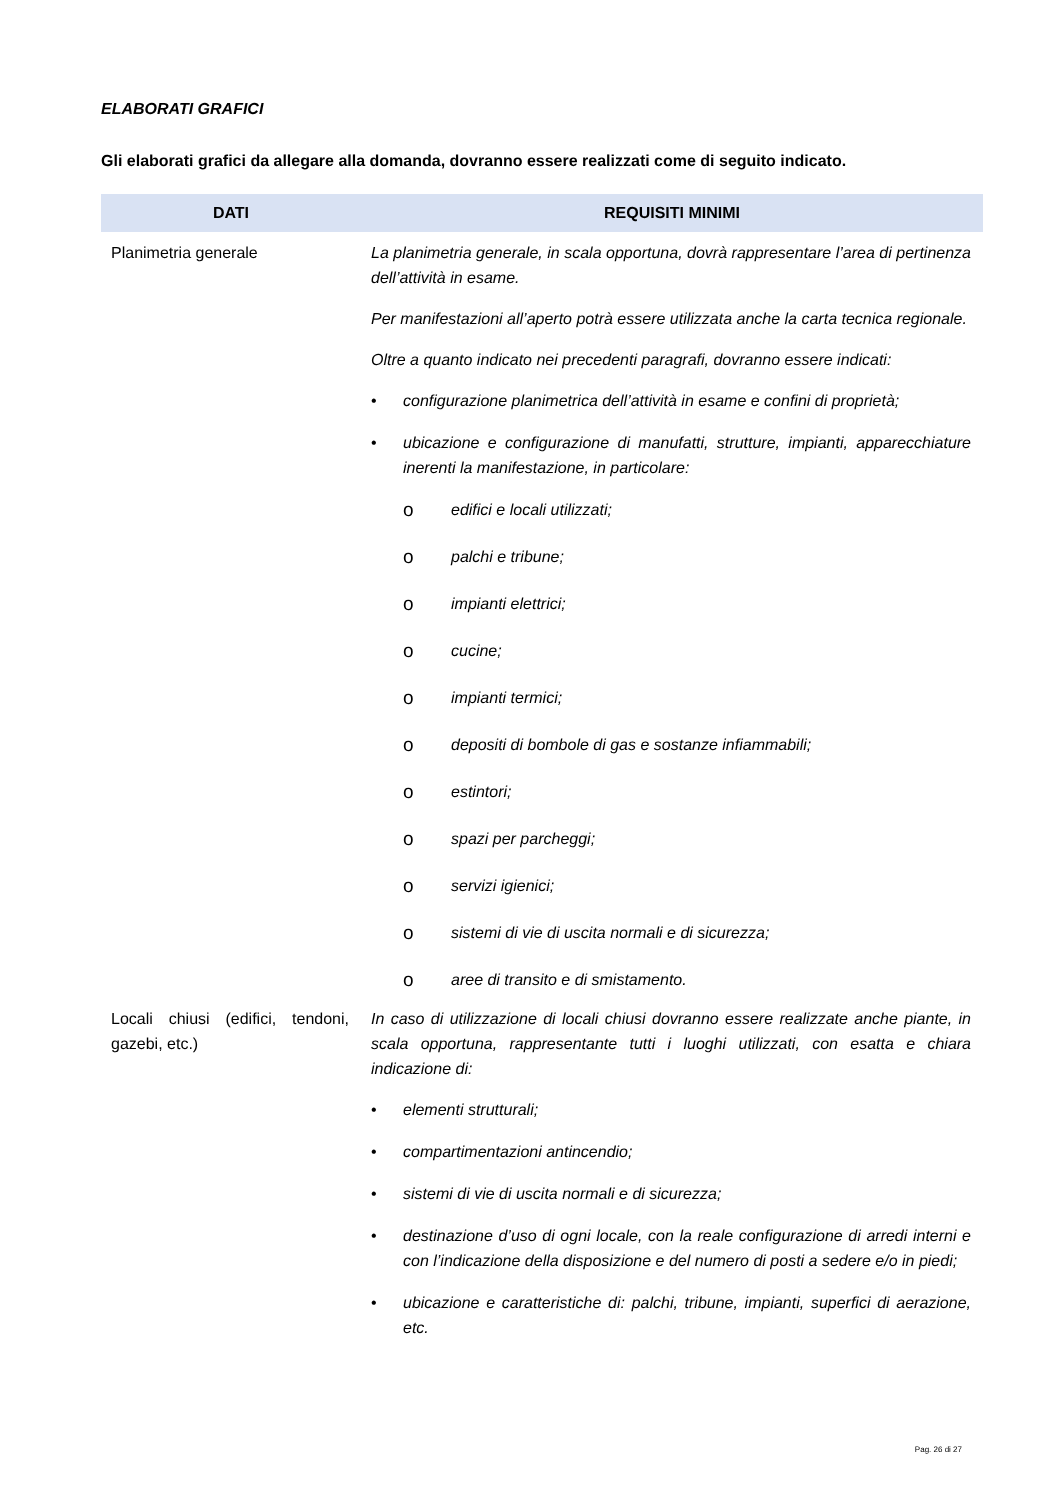ELABORATI GRAFICI
Gli elaborati grafici da allegare alla domanda, dovranno essere realizzati come di seguito indicato.
| DATI | REQUISITI MINIMI |
| --- | --- |
| Planimetria generale | La planimetria generale, in scala opportuna, dovrà rappresentare l’area di pertinenza dell’attività in esame. Per manifestazioni all’aperto potrà essere utilizzata anche la carta tecnica regionale. Oltre a quanto indicato nei precedenti paragrafi, dovranno essere indicati: • configurazione planimetrica dell’attività in esame e confini di proprietà; • ubicazione e configurazione di manufatti, strutture, impianti, apparecchiature inerenti la manifestazione, in particolare: o edifici e locali utilizzati; o palchi e tribune; o impianti elettrici; o cucine; o impianti termici; o depositi di bombole di gas e sostanze infiammabili; o estintori; o spazi per parcheggi; o servizi igienici; o sistemi di vie di uscita normali e di sicurezza; o aree di transito e di smistamento. |
| Locali chiusi (edifici, tendoni, gazebi, etc.) | In caso di utilizzazione di locali chiusi dovranno essere realizzate anche piante, in scala opportuna, rappresentante tutti i luoghi utilizzati, con esatta e chiara indicazione di: • elementi strutturali; • compartimentazioni antincendio; • sistemi di vie di uscita normali e di sicurezza; • destinazione d’uso di ogni locale, con la reale configurazione di arredi interni e con l’indicazione della disposizione e del numero di posti a sedere e/o in piedi; • ubicazione e caratteristiche di: palchi, tribune, impianti, superfici di aerazione, etc. |
Pag. 26 di 27